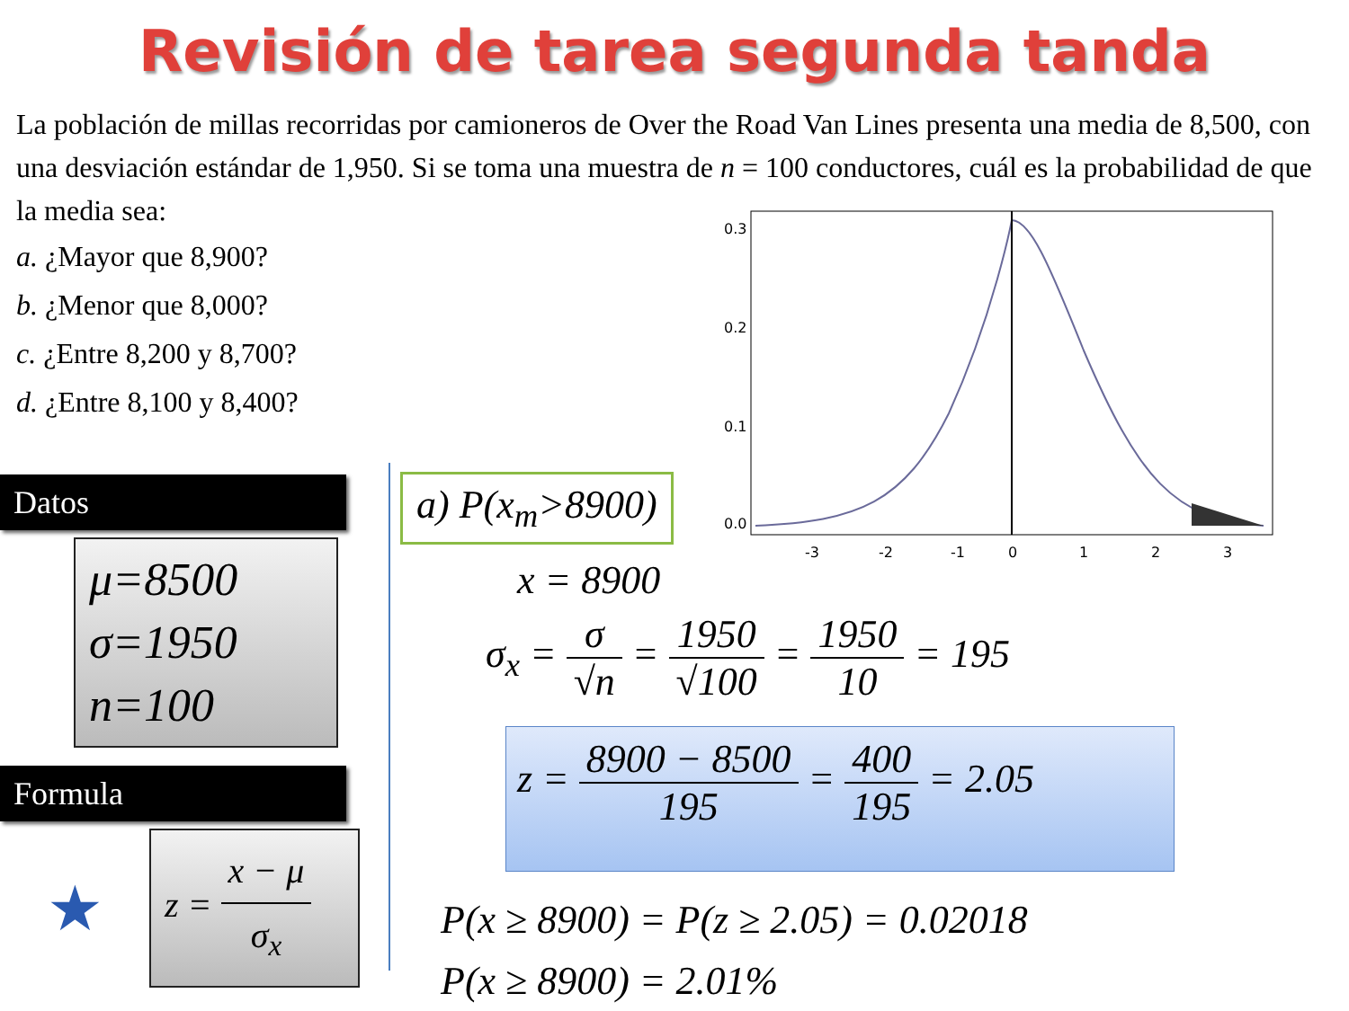Revisión de tarea segunda tanda
La población de millas recorridas por camioneros de Over the Road Van Lines presenta una media de 8,500, con una desviación estándar de 1,950. Si se toma una muestra de n = 100 conductores, cuál es la probabilidad de que la media sea:
a. ¿Mayor que 8,900?
b. ¿Menor que 8,000?
c. ¿Entre 8,200 y 8,700?
d. ¿Entre 8,100 y 8,400?
0.0
0.1
0.2
0.3
-3
-2
-1
0
1
2
3
Datos
μ=8500
σ=1950
n=100
Formula
★
z =
x − μ σ<sub>x</sub>
a) P(x<sub>m</sub>>8900)
x = 8900
σ<sub>x</sub> =
σ √n
=
1950 √100
=
1950 10
= 195
z =
8900 − 8500 195
=
400 195
= 2.05
P(x ≥ 8900) = P(z ≥ 2.05) = 0.02018
P(x ≥ 8900) = 2.01%